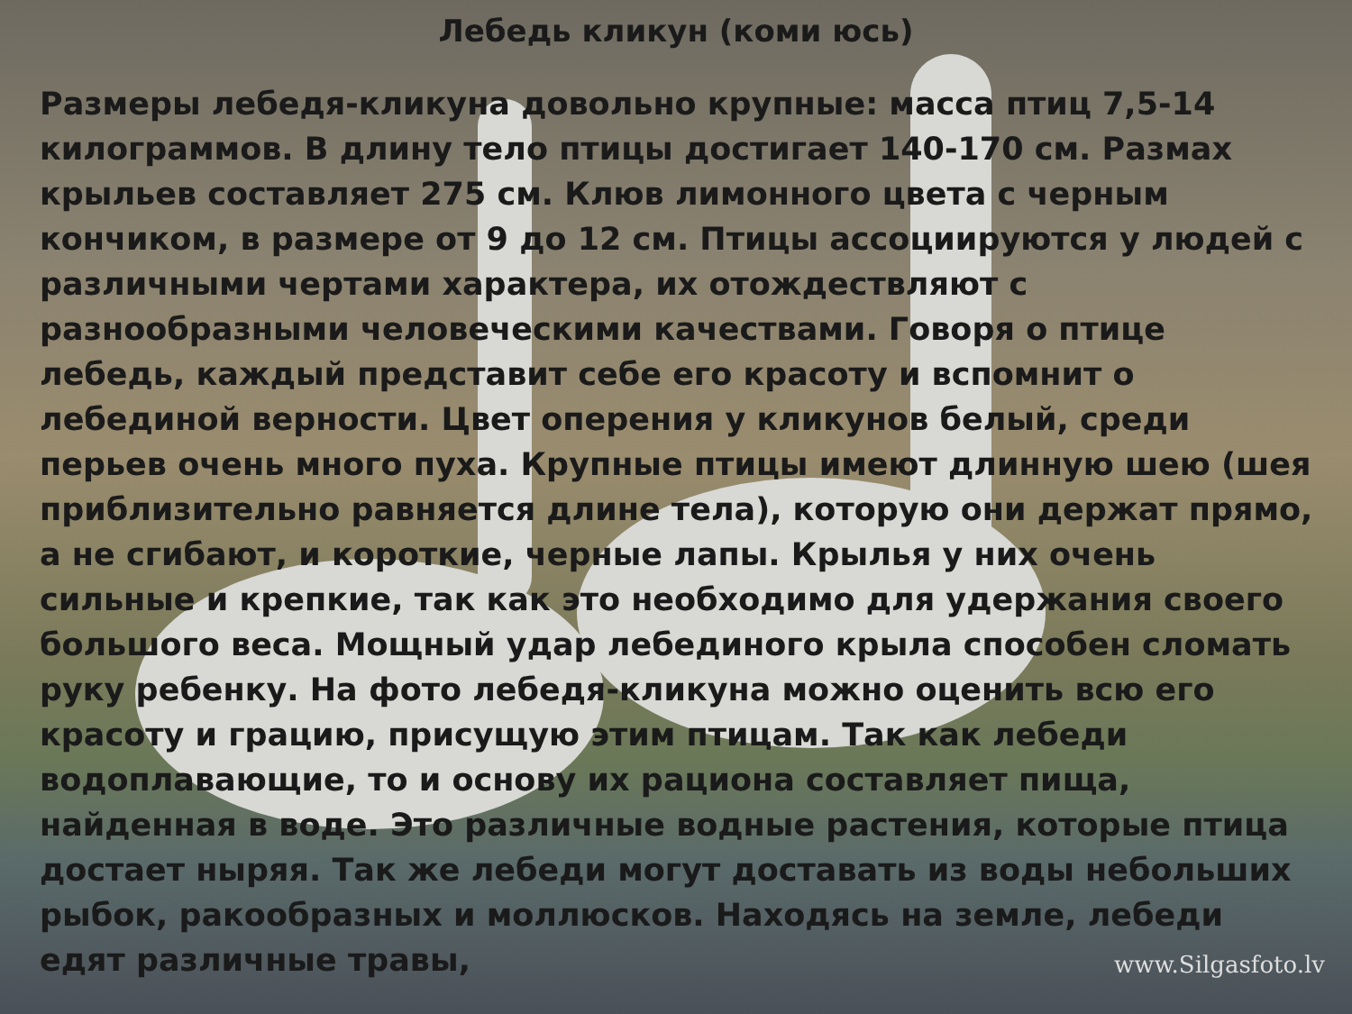Лебедь кликун (коми юсь)
Размеры лебедя-кликуна довольно крупные: масса птиц 7,5-14 килограммов. В длину тело птицы достигает 140-170 см. Размах крыльев составляет 275 см. Клюв лимонного цвета с черным кончиком, в размере от 9 до 12 см. Птицы ассоциируются у людей с различными чертами характера, их отождествляют с разнообразными человеческими качествами. Говоря о птице лебедь, каждый представит себе его красоту и вспомнит о лебединой верности. Цвет оперения у кликунов белый, среди перьев очень много пуха. Крупные птицы имеют длинную шею (шея приблизительно равняется длине тела), которую они держат прямо, а не сгибают, и короткие, черные лапы. Крылья у них очень сильные и крепкие, так как это необходимо для удержания своего большого веса. Мощный удар лебединого крыла способен сломать руку ребенку. На фото лебедя-кликуна можно оценить всю его красоту и грацию, присущую этим птицам. Так как лебеди водоплавающие, то и основу их рациона составляет пища, найденная в воде. Это различные водные растения, которые птица достает ныряя. Так же лебеди могут доставать из воды небольших рыбок, ракообразных и моллюсков. Находясь на земле, лебеди едят различные травы,
www.Silgasfoto.lv